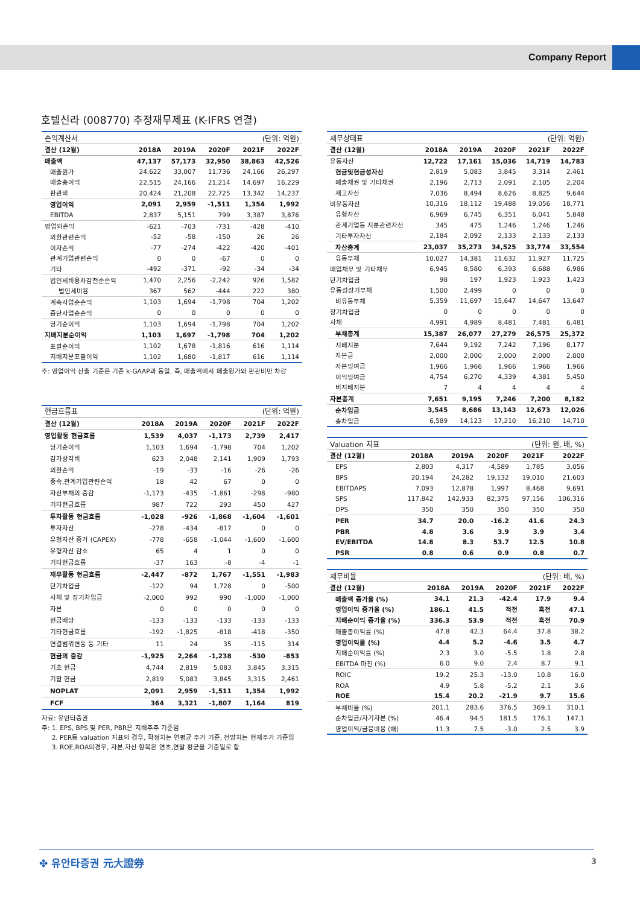Company Report
호텔신라 (008770) 추정재무제표 (K-IFRS 연결)
| 손익계산서 | (단위: 억원) | | | | |
| 결산 (12월) | 2018A | 2019A | 2020F | 2021F | 2022F |
| 매출액 | 47,137 | 57,173 | 32,950 | 38,863 | 42,526 |
| 매출원가 | 24,622 | 33,007 | 11,736 | 24,166 | 26,297 |
| 매출총이익 | 22,515 | 24,166 | 21,214 | 14,697 | 16,229 |
| 판관비 | 20,424 | 21,208 | 22,725 | 13,342 | 14,237 |
| 영업이익 | 2,091 | 2,959 | -1,511 | 1,354 | 1,992 |
| EBITDA | 2,837 | 5,151 | 799 | 3,387 | 3,876 |
| 영업외손익 | -621 | -703 | -731 | -428 | -410 |
| 외환관련손익 | -52 | -58 | -150 | 26 | 26 |
| 이자손익 | -77 | -274 | -422 | -420 | -401 |
| 관계기업관련손익 | 0 | 0 | -67 | 0 | 0 |
| 기타 | -492 | -371 | -92 | -34 | -34 |
| 법인세비용차감전순손익 | 1,470 | 2,256 | -2,242 | 926 | 1,582 |
| 법인세비용 | 367 | 562 | -444 | 222 | 380 |
| 계속사업순손익 | 1,103 | 1,694 | -1,798 | 704 | 1,202 |
| 중단사업순손익 | 0 | 0 | 0 | 0 | 0 |
| 당기순이익 | 1,103 | 1,694 | -1,798 | 704 | 1,202 |
| 지배지분순이익 | 1,103 | 1,697 | -1,798 | 704 | 1,202 |
| 포괄순이익 | 1,102 | 1,678 | -1,816 | 616 | 1,114 |
| 지배지분포괄이익 | 1,102 | 1,680 | -1,817 | 616 | 1,114 |
주: 영업이익 산출 기준은 기존 k-GAAP과 동일. 즉, 매출액에서 매출원가와 판관비만 차감
| 현금흐름표 | (단위: 억원) | | | | |
| 결산 (12월) | 2018A | 2019A | 2020F | 2021F | 2022F |
| 영업활동 현금흐름 | 1,539 | 4,037 | -1,173 | 2,739 | 2,417 |
| 당기순이익 | 1,103 | 1,694 | -1,798 | 704 | 1,202 |
| 감가상각비 | 623 | 2,048 | 2,141 | 1,909 | 1,793 |
| 외환손익 | -19 | -33 | -16 | -26 | -26 |
| 종속,관계기업관련손익 | 18 | 42 | 67 | 0 | 0 |
| 자산부채의 증감 | -1,173 | -435 | -1,861 | -298 | -980 |
| 기타현금흐름 | 987 | 722 | 293 | 450 | 427 |
| 투자활동 현금흐름 | -1,028 | -926 | -1,868 | -1,604 | -1,601 |
| 투자자산 | -278 | -434 | -817 | 0 | 0 |
| 유형자산 증가 (CAPEX) | -778 | -658 | -1,044 | -1,600 | -1,600 |
| 유형자산 감소 | 65 | 4 | 1 | 0 | 0 |
| 기타현금흐름 | -37 | 163 | -8 | -4 | -1 |
| 재무활동 현금흐름 | -2,447 | -872 | 1,767 | -1,551 | -1,983 |
| 단기차입금 | -122 | 94 | 1,728 | 0 | -500 |
| 사채 및 장기차입금 | -2,000 | 992 | 990 | -1,000 | -1,000 |
| 자본 | 0 | 0 | 0 | 0 | 0 |
| 현금배당 | -133 | -133 | -133 | -133 | -133 |
| 기타현금흐름 | -192 | -1,825 | -818 | -418 | -350 |
| 연결범위변동 등 기타 | 11 | 24 | 35 | -115 | 314 |
| 현금의 증감 | -1,925 | 2,264 | -1,238 | -530 | -853 |
| 기초 현금 | 4,744 | 2,819 | 5,083 | 3,845 | 3,315 |
| 기말 현금 | 2,819 | 5,083 | 3,845 | 3,315 | 2,461 |
| NOPLAT | 2,091 | 2,959 | -1,511 | 1,354 | 1,992 |
| FCF | 364 | 3,321 | -1,807 | 1,164 | 819 |
자료: 유안타증권
주: 1. EPS, BPS 및 PER, PBR은 지배주주 기준임
2. PER등 valuation 지표의 경우, 확정치는 연평균 주가 기준, 전망치는 현재주가 기준임
3. ROE,ROA의경우, 자본,자산 항목은 연초,연말 평균을 기준일로 함
| 재무상태표 | (단위: 억원) | | | | |
| 결산 (12월) | 2018A | 2019A | 2020F | 2021F | 2022F |
| 유동자산 | 12,722 | 17,161 | 15,036 | 14,719 | 14,783 |
| 현금및현금성자산 | 2,819 | 5,083 | 3,845 | 3,314 | 2,461 |
| 매출채권 및 기타채권 | 2,196 | 2,713 | 2,091 | 2,105 | 2,204 |
| 재고자산 | 7,036 | 8,494 | 8,626 | 8,825 | 9,644 |
| 비유동자산 | 10,316 | 18,112 | 19,488 | 19,056 | 18,771 |
| 유형자산 | 6,969 | 6,745 | 6,351 | 6,041 | 5,848 |
| 관계기업등 지분관련자산 | 345 | 475 | 1,246 | 1,246 | 1,246 |
| 기타투자자산 | 2,184 | 2,092 | 2,133 | 2,133 | 2,133 |
| 자산총계 | 23,037 | 35,273 | 34,525 | 33,774 | 33,554 |
| 유동부채 | 10,027 | 14,381 | 11,632 | 11,927 | 11,725 |
| 매입채무 및 기타채무 | 6,945 | 8,580 | 6,393 | 6,688 | 6,986 |
| 단기차입금 | 98 | 197 | 1,923 | 1,923 | 1,423 |
| 유동성장기부채 | 1,500 | 2,499 | 0 | 0 | 0 |
| 비유동부채 | 5,359 | 11,697 | 15,647 | 14,647 | 13,647 |
| 장기차입금 | 0 | 0 | 0 | 0 | 0 |
| 사채 | 4,991 | 4,989 | 8,481 | 7,481 | 6,481 |
| 부채총계 | 15,387 | 26,077 | 27,279 | 26,575 | 25,372 |
| 지배지분 | 7,644 | 9,192 | 7,242 | 7,196 | 8,177 |
| 자본금 | 2,000 | 2,000 | 2,000 | 2,000 | 2,000 |
| 자본잉여금 | 1,966 | 1,966 | 1,966 | 1,966 | 1,966 |
| 이익잉여금 | 4,754 | 6,270 | 4,339 | 4,381 | 5,450 |
| 비지배지분 | 7 | 4 | 4 | 4 | 4 |
| 자본총계 | 7,651 | 9,195 | 7,246 | 7,200 | 8,182 |
| 순차입금 | 3,545 | 8,686 | 13,143 | 12,673 | 12,026 |
| 총차입금 | 6,589 | 14,123 | 17,210 | 16,210 | 14,710 |
| Valuation 지표 | (단위: 원, 배, %) | | | | |
| 결산 (12월) | 2018A | 2019A | 2020F | 2021F | 2022F |
| EPS | 2,803 | 4,317 | -4,589 | 1,785 | 3,056 |
| BPS | 20,194 | 24,282 | 19,132 | 19,010 | 21,603 |
| EBITDAPS | 7,093 | 12,878 | 1,997 | 8,468 | 9,691 |
| SPS | 117,842 | 142,933 | 82,375 | 97,156 | 106,316 |
| DPS | 350 | 350 | 350 | 350 | 350 |
| PER | 34.7 | 20.0 | -16.2 | 41.6 | 24.3 |
| PBR | 4.8 | 3.6 | 3.9 | 3.9 | 3.4 |
| EV/EBITDA | 14.8 | 8.3 | 53.7 | 12.5 | 10.8 |
| PSR | 0.8 | 0.6 | 0.9 | 0.8 | 0.7 |
| 재무비율 | (단위: 배, %) | | | | |
| 결산 (12월) | 2018A | 2019A | 2020F | 2021F | 2022F |
| 매출액 증가율 (%) | 34.1 | 21.3 | -42.4 | 17.9 | 9.4 |
| 영업이익 증가율 (%) | 186.1 | 41.5 | 적전 | 흑전 | 47.1 |
| 지배순이익 증가율 (%) | 336.3 | 53.9 | 적전 | 흑전 | 70.9 |
| 매출총이익률 (%) | 47.8 | 42.3 | 64.4 | 37.8 | 38.2 |
| 영업이익률 (%) | 4.4 | 5.2 | -4.6 | 3.5 | 4.7 |
| 지배순이익률 (%) | 2.3 | 3.0 | -5.5 | 1.8 | 2.8 |
| EBITDA 마진 (%) | 6.0 | 9.0 | 2.4 | 8.7 | 9.1 |
| ROIC | 19.2 | 25.3 | -13.0 | 10.8 | 16.0 |
| ROA | 4.9 | 5.8 | -5.2 | 2.1 | 3.6 |
| ROE | 15.4 | 20.2 | -21.9 | 9.7 | 15.6 |
| 부채비율 (%) | 201.1 | 283.6 | 376.5 | 369.1 | 310.1 |
| 순차입금/자기자본 (%) | 46.4 | 94.5 | 181.5 | 176.1 | 147.1 |
| 영업이익/금융비용 (배) | 11.3 | 7.5 | -3.0 | 2.5 | 3.9 |
✤ 유안타증권 元大證券 3